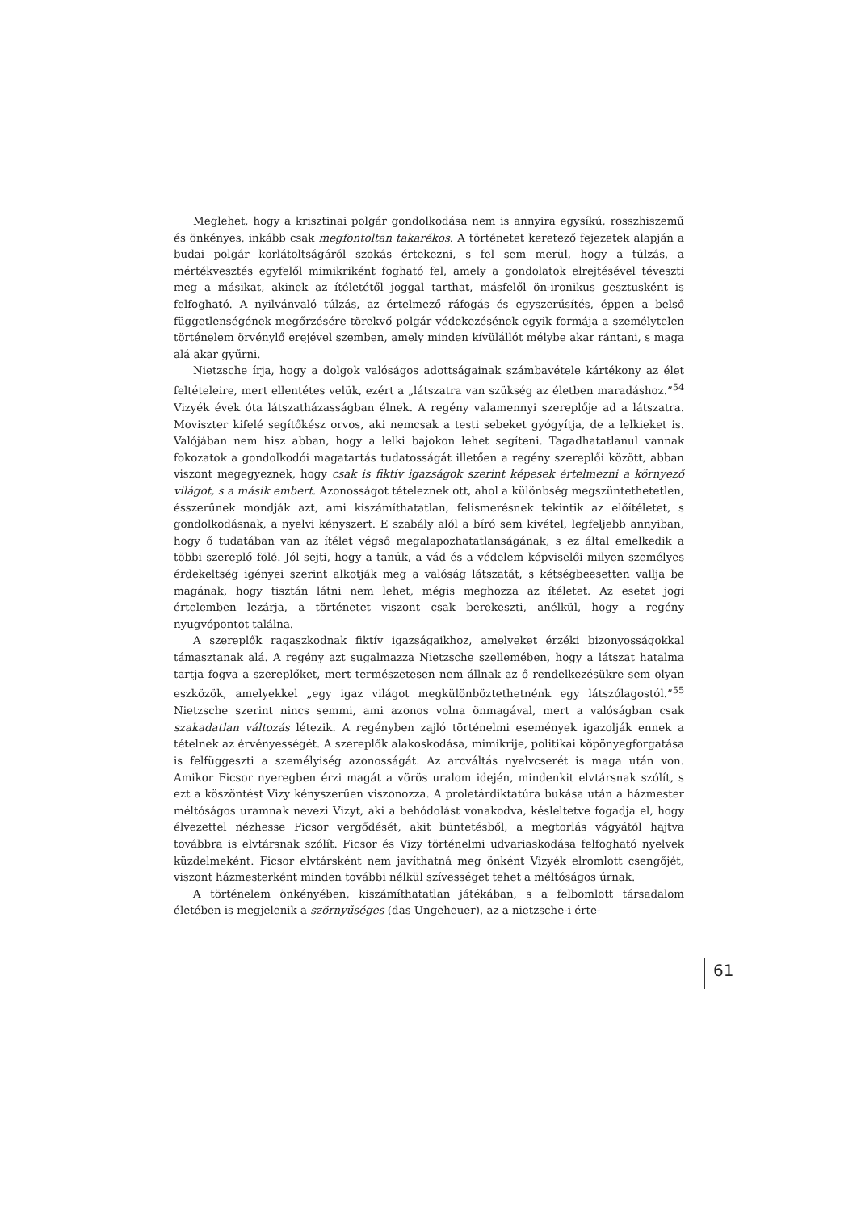Meglehet, hogy a krisztinai polgár gondolkodása nem is annyira egysíkú, rosszhiszemű és önkényes, inkább csak megfontoltan takarékos. A történetet keretező fejezetek alapján a budai polgár korlátoltságáról szokás értekezni, s fel sem merül, hogy a túlzás, a mértékvesztés egyfelől mimikriként fogható fel, amely a gondolatok elrejtésével téveszti meg a másikat, akinek az ítéletétől joggal tarthat, másfelől ön-ironikus gesztusként is felfogható. A nyilvánvaló túlzás, az értelmező ráfogás és egyszerűsítés, éppen a belső függetlenségének megőrzésére törekvő polgár védekezésének egyik formája a személytelen történelem örvénylő erejével szemben, amely minden kívülállót mélybe akar rántani, s maga alá akar gyűrni.
Nietzsche írja, hogy a dolgok valóságos adottságainak számbavétele kártékony az élet feltételeire, mert ellentétes velük, ezért a „látszatra van szükség az életben maradáshoz.”<sup>54</sup> Vizyék évek óta látszatházasságban élnek. A regény valamennyi szereplője ad a látszatra. Moviszter kifelé segítőkész orvos, aki nemcsak a testi sebeket gyógyítja, de a lelkieket is. Valójában nem hisz abban, hogy a lelki bajokon lehet segíteni. Tagadhatatlanul vannak fokozatok a gondolkodói magatartás tudatosságát illetően a regény szereplői között, abban viszont megegyeznek, hogy csak is fiktív igazságok szerint képesek értelmezni a környező világot, s a másik embert. Azonosságot tételeznek ott, ahol a különbség megszüntethetetlen, ésszerűnek mondják azt, ami kiszámíthatatlan, felismerésnek tekintik az előítéletet, s gondolkodásnak, a nyelvi kényszert. E szabály alól a bíró sem kivétel, legfeljebb annyiban, hogy ő tudatában van az ítélet végső megalapozhatatlanságának, s ez által emelkedik a többi szereplő fölé. Jól sejti, hogy a tanúk, a vád és a védelem képviselői milyen személyes érdekeltség igényei szerint alkotják meg a valóság látszatát, s kétségbeesetten vallja be magának, hogy tisztán látni nem lehet, mégis meghozza az ítéletet. Az esetet jogi értelemben lezárja, a történetet viszont csak berekeszti, anélkül, hogy a regény nyugvópontot találna.
A szereplők ragaszkodnak fiktív igazságaikhoz, amelyeket érzéki bizonyosságokkal támasztanak alá. A regény azt sugalmazza Nietzsche szellemében, hogy a látszat hatalma tartja fogva a szereplőket, mert természetesen nem állnak az ő rendelkezésükre sem olyan eszközök, amelyekkel „egy igaz világot megkülönböztethetnénk egy látszólagostól.”<sup>55</sup> Nietzsche szerint nincs semmi, ami azonos volna önmagával, mert a valóságban csak szakadatlan változás létezik. A regényben zajló történelmi események igazolják ennek a tételnek az érvényességét. A szereplők alakoskodása, mimikrije, politikai köpönyegforgatása is felfüggeszti a személyiség azonosságát. Az arcváltás nyelvcserét is maga után von. Amikor Ficsor nyeregben érzi magát a vörös uralom idején, mindenkit elvtársnak szólít, s ezt a köszöntést Vizy kényszerűen viszonozza. A proletárdiktatúra bukása után a házmester méltóságos uramnak nevezi Vizyt, aki a behódolást vonakodva, késleltetve fogadja el, hogy élvezettel nézhesse Ficsor vergődését, akit büntetésből, a megtorlás vágyától hajtva továbbra is elvtársnak szólít. Ficsor és Vizy történelmi udvariaskodása felfogható nyelvek küzdelmeként. Ficsor elvtársként nem javíthatná meg önként Vizyék elromlott csengőjét, viszont házmesterként minden további nélkül szívességet tehet a méltóságos úrnak.
A történelem önkényében, kiszámíthatatlan játékában, s a felbomlott társadalom életében is megjelenik a szörnyűséges (das Ungeheuer), az a nietzsche-i érte-
61